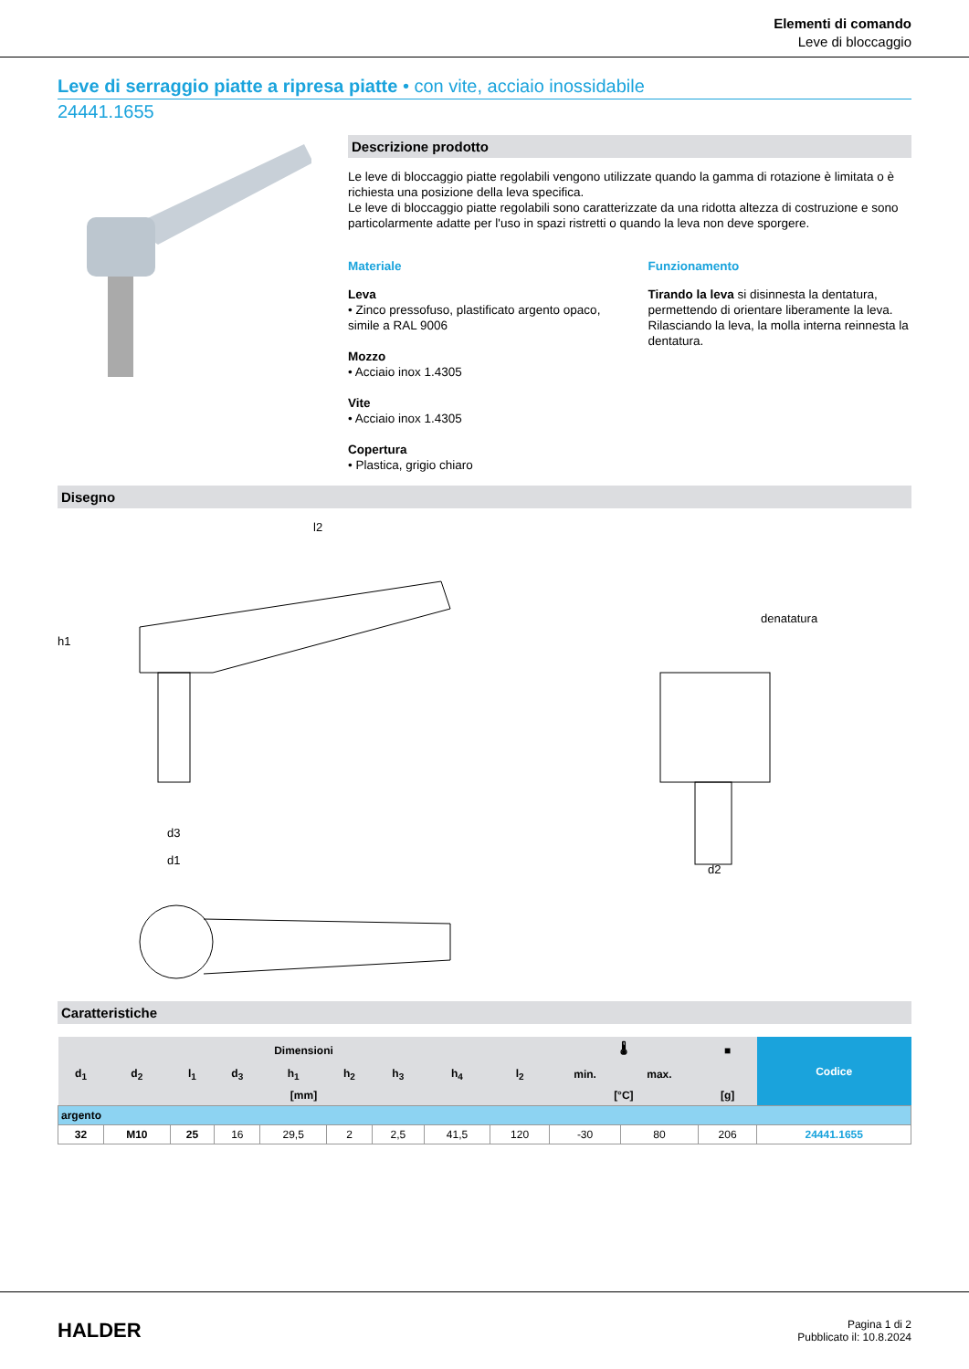Elementi di comando
Leve di bloccaggio
Leve di serraggio piatte a ripresa piatte • con vite, acciaio inossidabile
24441.1655
Descrizione prodotto
Le leve di bloccaggio piatte regolabili vengono utilizzate quando la gamma di rotazione è limitata o è richiesta una posizione della leva specifica.
Le leve di bloccaggio piatte regolabili sono caratterizzate da una ridotta altezza di costruzione e sono particolarmente adatte per l'uso in spazi ristretti o quando la leva non deve sporgere.
Materiale
Leva
• Zinco pressofuso, plastificato argento opaco, simile a RAL 9006
Mozzo
• Acciaio inox 1.4305
Vite
• Acciaio inox 1.4305
Copertura
• Plastica, grigio chiaro
Funzionamento
Tirando la leva si disinnesta la dentatura, permettendo di orientare liberamente la leva. Rilasciando la leva, la molla interna reinnesta la dentatura.
Disegno
denatatura
l2
h1
d3
d1
d2
Caratteristiche
| Dimensioni | | | | | | | | | 🌡 | | ■ | Codice |
| --- | --- | --- | --- | --- | --- | --- | --- | --- | --- | --- | --- | --- |
| d<sub>1</sub> | d<sub>2</sub> | l<sub>1</sub> | d<sub>3</sub> | h<sub>1</sub> | h<sub>2</sub> | h<sub>3</sub> | h<sub>4</sub> | l<sub>2</sub> | min. | max. | | |
| [mm] | | | | | | | | | [°C] | | [g] | |
| argento | | | | | | | | | | | | |
| 32 | M10 | 25 | 16 | 29,5 | 2 | 2,5 | 41,5 | 120 | -30 | 80 | 206 | 24441.1655 |
HALDER
Pagina 1 di 2
Pubblicato il: 10.8.2024